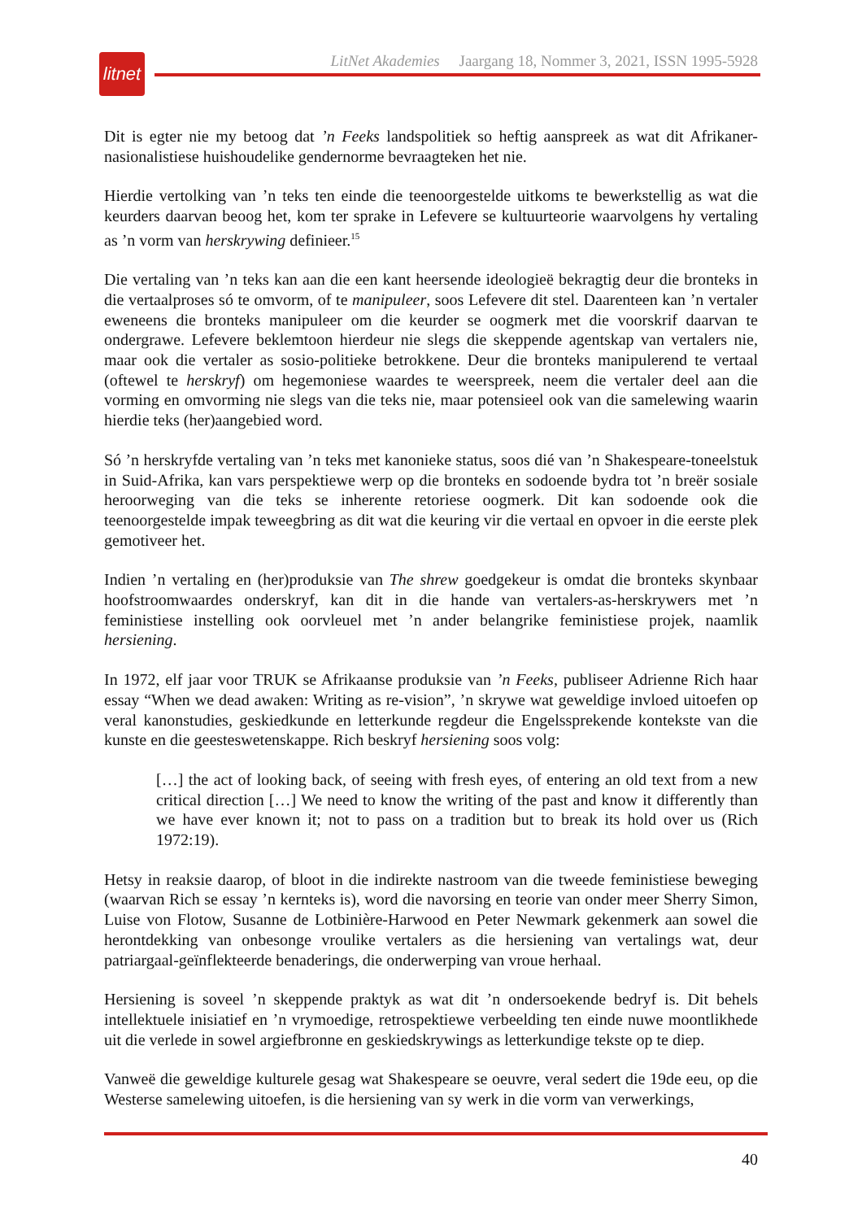litnet
LitNet Akademies Jaargang 18, Nommer 3, 2021, ISSN 1995-5928
Dit is egter nie my betoog dat ’n Feeks landspolitiek so heftig aanspreek as wat dit Afrikaner-nasionalistiese huishoudelike gendernorme bevraagteken het nie.
Hierdie vertolking van ’n teks ten einde die teenoorgestelde uitkoms te bewerkstellig as wat die keurders daarvan beoog het, kom ter sprake in Lefevere se kultuurteorie waarvolgens hy vertaling as ’n vorm van herskrywing definieer.<sup>15</sup>
Die vertaling van ’n teks kan aan die een kant heersende ideologieë bekragtig deur die bronteks in die vertaalproses só te omvorm, of te manipuleer, soos Lefevere dit stel. Daarenteen kan ’n vertaler eweneens die bronteks manipuleer om die keurder se oogmerk met die voorskrif daarvan te ondergrawe. Lefevere beklemtoon hierdeur nie slegs die skeppende agentskap van vertalers nie, maar ook die vertaler as sosio-politieke betrokkene. Deur die bronteks manipulerend te vertaal (oftewel te herskryf) om hegemoniese waardes te weerspreek, neem die vertaler deel aan die vorming en omvorming nie slegs van die teks nie, maar potensieel ook van die samelewing waarin hierdie teks (her)aangebied word.
Só ’n herskryfde vertaling van ’n teks met kanonieke status, soos dié van ’n Shakespeare-toneelstuk in Suid-Afrika, kan vars perspektiewe werp op die bronteks en sodoende bydra tot ’n breër sosiale heroorweging van die teks se inherente retoriese oogmerk. Dit kan sodoende ook die teenoorgestelde impak teweegbring as dit wat die keuring vir die vertaal en opvoer in die eerste plek gemotiveer het.
Indien ’n vertaling en (her)produksie van The shrew goedgekeur is omdat die bronteks skynbaar hoofstroomwaardes onderskryf, kan dit in die hande van vertalers-as-herskrywers met ’n feministiese instelling ook oorvleuel met ’n ander belangrike feministiese projek, naamlik hersiening.
In 1972, elf jaar voor TRUK se Afrikaanse produksie van ’n Feeks, publiseer Adrienne Rich haar essay “When we dead awaken: Writing as re-vision”, ’n skrywe wat geweldige invloed uitoefen op veral kanonstudies, geskiedkunde en letterkunde regdeur die Engelssprekende kontekste van die kunste en die geesteswetenskappe. Rich beskryf hersiening soos volg:
[…] the act of looking back, of seeing with fresh eyes, of entering an old text from a new critical direction […] We need to know the writing of the past and know it differently than we have ever known it; not to pass on a tradition but to break its hold over us (Rich 1972:19).
Hetsy in reaksie daarop, of bloot in die indirekte nastroom van die tweede feministiese beweging (waarvan Rich se essay ’n kernteks is), word die navorsing en teorie van onder meer Sherry Simon, Luise von Flotow, Susanne de Lotbinière-Harwood en Peter Newmark gekenmerk aan sowel die herontdekking van onbesonge vroulike vertalers as die hersiening van vertalings wat, deur patriargaal-geïnflekteerde benaderings, die onderwerping van vroue herhaal.
Hersiening is soveel ’n skeppende praktyk as wat dit ’n ondersoekende bedryf is. Dit behels intellektuele inisiatief en ’n vrymoedige, retrospektiewe verbeelding ten einde nuwe moontlikhede uit die verlede in sowel argiefbronne en geskiedskrywings as letterkundige tekste op te diep.
Vanweë die geweldige kulturele gesag wat Shakespeare se oeuvre, veral sedert die 19de eeu, op die Westerse samelewing uitoefen, is die hersiening van sy werk in die vorm van verwerkings,
40